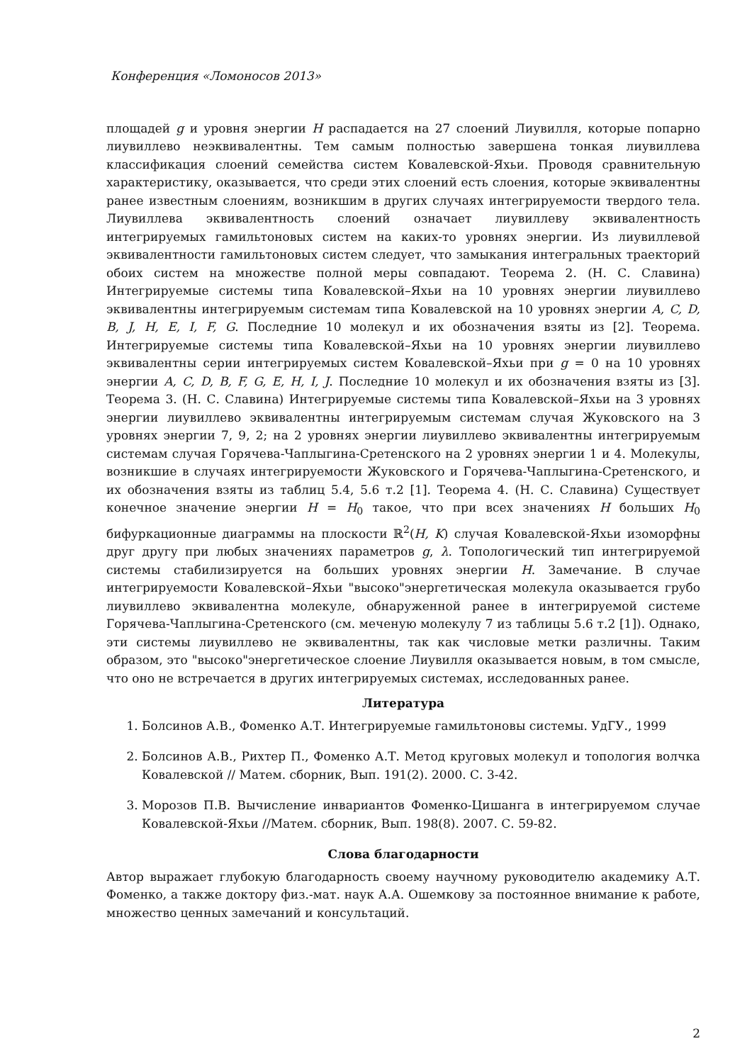Конференция «Ломоносов 2013»
площадей g и уровня энергии H распадается на 27 слоений Лиувилля, которые попарно лиувиллево неэквивалентны. Тем самым полностью завершена тонкая лиувиллева классификация слоений семейства систем Ковалевской-Яхьи. Проводя сравнительную характеристику, оказывается, что среди этих слоений есть слоения, которые эквивалентны ранее известным слоениям, возникшим в других случаях интегрируемости твердого тела. Лиувиллева эквивалентность слоений означает лиувиллеву эквивалентность интегрируемых гамильтоновых систем на каких-то уровнях энергии. Из лиувиллевой эквивалентности гамильтоновых систем следует, что замыкания интегральных траекторий обоих систем на множестве полной меры совпадают. Теорема 2. (Н. С. Славина) Интегрируемые системы типа Ковалевской–Яхьи на 10 уровнях энергии лиувиллево эквивалентны интегрируемым системам типа Ковалевской на 10 уровнях энергии A, C, D, B, J, H, E, I, F, G. Последние 10 молекул и их обозначения взяты из [2]. Теорема. Интегрируемые системы типа Ковалевской–Яхьи на 10 уровнях энергии лиувиллево эквивалентны серии интегрируемых систем Ковалевской–Яхьи при g = 0 на 10 уровнях энергии A, C, D, B, F, G, E, H, I, J. Последние 10 молекул и их обозначения взяты из [3]. Теорема 3. (Н. С. Славина) Интегрируемые системы типа Ковалевской–Яхьи на 3 уровнях энергии лиувиллево эквивалентны интегрируемым системам случая Жуковского на 3 уровнях энергии 7, 9, 2; на 2 уровнях энергии лиувиллево эквивалентны интегрируемым системам случая Горячева-Чаплыгина-Сретенского на 2 уровнях энергии 1 и 4. Молекулы, возникшие в случаях интегрируемости Жуковского и Горячева-Чаплыгина-Сретенского, и их обозначения взяты из таблиц 5.4, 5.6 т.2 [1]. Теорема 4. (Н. С. Славина) Существует конечное значение энергии H = H<sub>0</sub> такое, что при всех значениях H больших H<sub>0</sub> бифуркационные диаграммы на плоскости ℝ<sup>2</sup>(H, K) случая Ковалевской-Яхьи изоморфны друг другу при любых значениях параметров g, λ. Топологический тип интегрируемой системы стабилизируется на больших уровнях энергии H. Замечание. В случае интегрируемости Ковалевской–Яхьи "высоко"энергетическая молекула оказывается грубо лиувиллево эквивалентна молекуле, обнаруженной ранее в интегрируемой системе Горячева-Чаплыгина-Сретенского (см. меченую молекулу 7 из таблицы 5.6 т.2 [1]). Однако, эти системы лиувиллево не эквивалентны, так как числовые метки различны. Таким образом, это "высоко"энергетическое слоение Лиувилля оказывается новым, в том смысле, что оно не встречается в других интегрируемых системах, исследованных ранее.
Литература
1. Болсинов А.В., Фоменко А.Т. Интегрируемые гамильтоновы системы. УдГУ., 1999
2. Болсинов А.В., Рихтер П., Фоменко А.Т. Метод круговых молекул и топология волчка Ковалевской // Матем. сборник, Вып. 191(2). 2000. С. 3-42.
3. Морозов П.В. Вычисление инвариантов Фоменко-Цишанга в интегрируемом случае Ковалевской-Яхьи //Матем. сборник, Вып. 198(8). 2007. С. 59-82.
Слова благодарности
Автор выражает глубокую благодарность своему научному руководителю академику А.Т. Фоменко, а также доктору физ.-мат. наук А.А. Ошемкову за постоянное внимание к работе, множество ценных замечаний и консультаций.
2